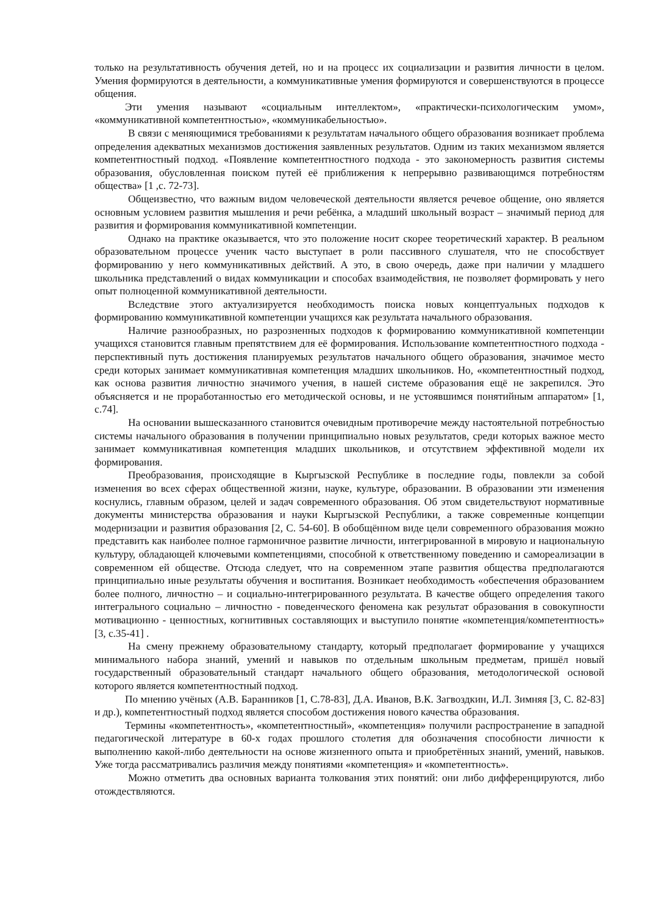только на результативность обучения детей, но и на процесс их социализации и развития личности в целом. Умения формируются в деятельности, а коммуникативные умения формируются и совершенствуются в процессе общения.
Эти умения называют «социальным интеллектом», «практически-психологическим умом», «коммуникативной компетентностью», «коммуникабельностью».
В связи с меняющимися требованиями к результатам начального общего образования возникает проблема определения адекватных механизмов достижения заявленных результатов. Одним из таких механизмом является компетентностный подход. «Появление компетентностного подхода - это закономерность развития системы образования, обусловленная поиском путей её приближения к непрерывно развивающимся потребностям общества» [1 ,с. 72-73].
Общеизвестно, что важным видом человеческой деятельности является речевое общение, оно является основным условием развития мышления и речи ребёнка, а младший школьный возраст – значимый период для развития и формирования коммуникативной компетенции.
Однако на практике оказывается, что это положение носит скорее теоретический характер. В реальном образовательном процессе ученик часто выступает в роли пассивного слушателя, что не способствует формированию у него коммуникативных действий. А это, в свою очередь, даже при наличии у младшего школьника представлений о видах коммуникации и способах взаимодействия, не позволяет формировать у него опыт полноценной коммуникативной деятельности.
Вследствие этого актуализируется необходимость поиска новых концептуальных подходов к формированию коммуникативной компетенции учащихся как результата начального образования.
Наличие разнообразных, но разрозненных подходов к формированию коммуникативной компетенции учащихся становится главным препятствием для её формирования. Использование компетентностного подхода - перспективный путь достижения планируемых результатов начального общего образования, значимое место среди которых занимает коммуникативная компетенция младших школьников. Но, «компетентностный подход, как основа развития личностно значимого учения, в нашей системе образования ещё не закрепился. Это объясняется и не проработанностью его методической основы, и не устоявшимся понятийным аппаратом» [1, с.74].
На основании вышесказанного становится очевидным противоречие между настоятельной потребностью системы начального образования в получении принципиально новых результатов, среди которых важное место занимает коммуникативная компетенция младших школьников, и отсутствием эффективной модели их формирования.
Преобразования, происходящие в Кыргызской Республике в последние годы, повлекли за собой изменения во всех сферах общественной жизни, науке, культуре, образовании. В образовании эти изменения коснулись, главным образом, целей и задач современного образования. Об этом свидетельствуют нормативные документы министерства образования и науки Кыргызской Республики, а также современные концепции модернизации и развития образования [2, С. 54-60]. В обобщённом виде цели современного образования можно представить как наиболее полное гармоничное развитие личности, интегрированной в мировую и национальную культуру, обладающей ключевыми компетенциями, способной к ответственному поведению и самореализации в современном ей обществе. Отсюда следует, что на современном этапе развития общества предполагаются принципиально иные результаты обучения и воспитания. Возникает необходимость «обеспечения образованием более полного, личностно – и социально-интегрированного результата. В качестве общего определения такого интегрального социально – личностно - поведенческого феномена как результат образования в совокупности мотивационно - ценностных, когнитивных составляющих и выступило понятие «компетенция/компетентность» [3, с.35-41] .
На смену прежнему образовательному стандарту, который предполагает формирование у учащихся минимального набора знаний, умений и навыков по отдельным школьным предметам, пришёл новый государственный образовательный стандарт начального общего образования, методологической основой которого является компетентностный подход.
По мнению учёных (А.В. Баранников [1, С.78-83], Д.А. Иванов, В.К. Загвоздкин, И.Л. Зимняя [3, С. 82-83] и др.), компетентностный подход является способом достижения нового качества образования.
Термины «компетентность», «компетентностный», «компетенция» получили распространение в западной педагогической литературе в 60-х годах прошлого столетия для обозначения способности личности к выполнению какой-либо деятельности на основе жизненного опыта и приобретённых знаний, умений, навыков. Уже тогда рассматривались различия между понятиями «компетенция» и «компетентность».
Можно отметить два основных варианта толкования этих понятий: они либо дифференцируются, либо отождествляются.